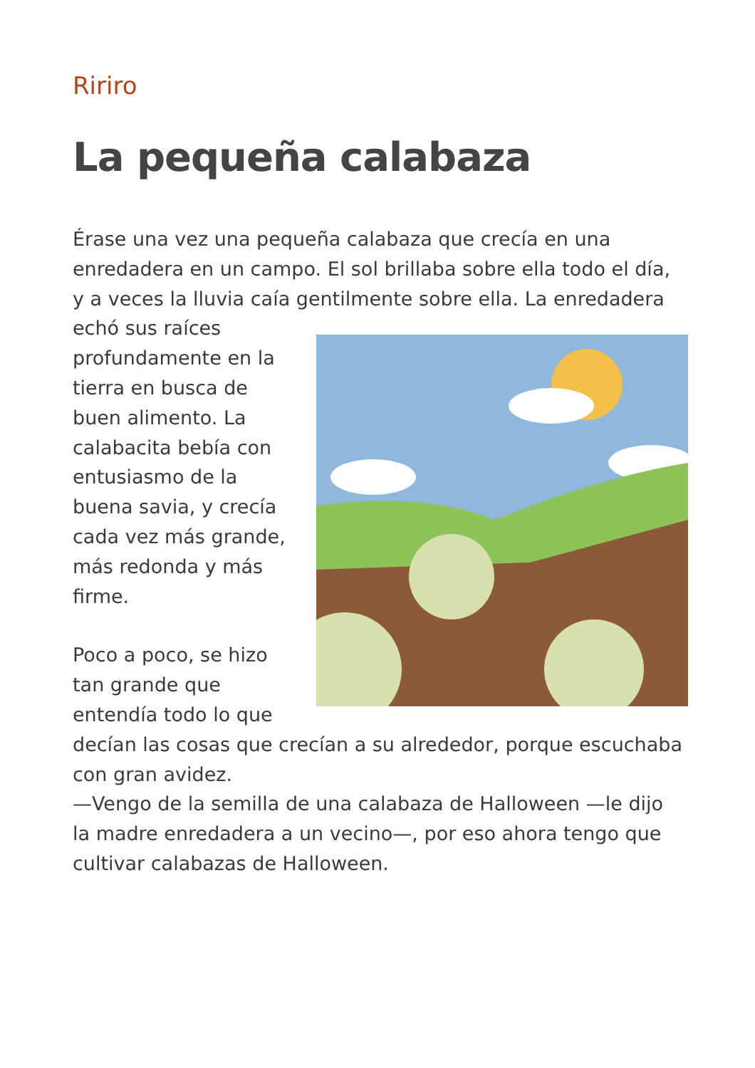Ririro
La pequeña calabaza
Érase una vez una pequeña calabaza que crecía en una enredadera en un campo. El sol brillaba sobre ella todo el día, y a veces la lluvia caía gentilmente sobre ella. La enredadera echó sus raíces profundamente en la tierra en busca de buen alimento. La calabacita bebía con entusiasmo de la buena savia, y crecía cada vez más grande, más redonda y más firme.
Poco a poco, se hizo tan grande que entendía todo lo que decían las cosas que crecían a su alrededor, porque escuchaba con gran avidez.
—Vengo de la semilla de una calabaza de Halloween —le dijo la madre enredadera a un vecino—, por eso ahora tengo que cultivar calabazas de Halloween.